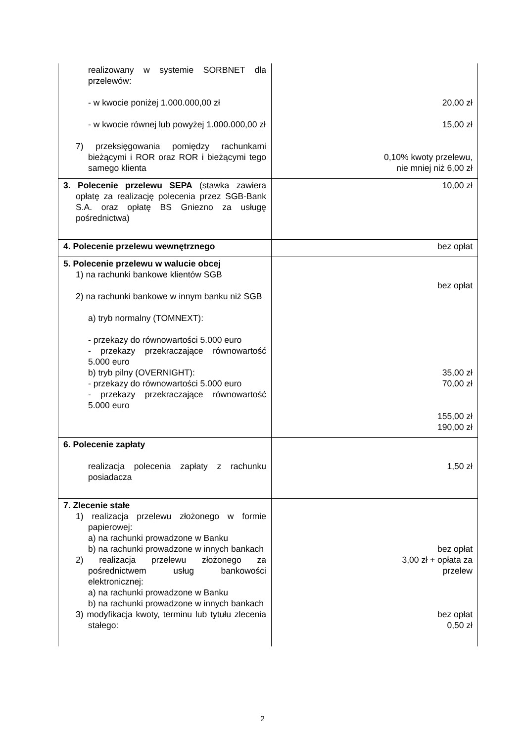| realizowany w systemie SORBNET dla przelewów: - w kwocie poniżej 1.000.000,00 zł - w kwocie równej lub powyżej 1.000.000,00 zł 7) przeksięgowania pomiędzy rachunkami bieżącymi i ROR oraz ROR i bieżącymi tego samego klienta | 20,00 zł 15,00 zł 0,10% kwoty przelewu, nie mniej niż 6,00 zł |
| 3. Polecenie przelewu SEPA (stawka zawiera opłatę za realizację polecenia przez SGB-Bank S.A. oraz opłatę BS Gniezno za usługę pośrednictwa) | 10,00 zł |
| 4. Polecenie przelewu wewnętrznego | bez opłat |
| 5. Polecenie przelewu w walucie obcej 1) na rachunki bankowe klientów SGB 2) na rachunki bankowe w innym banku niż SGB a) tryb normalny (TOMNEXT): - przekazy do równowartości 5.000 euro - przekazy przekraczające równowartość 5.000 euro b) tryb pilny (OVERNIGHT): - przekazy do równowartości 5.000 euro - przekazy przekraczające równowartość 5.000 euro | bez opłat 35,00 zł 70,00 zł 155,00 zł 190,00 zł |
| 6. Polecenie zapłaty realizacja polecenia zapłaty z rachunku posiadacza | 1,50 zł |
| 7. Zlecenie stałe 1) realizacja przelewu złożonego w formie papierowej: a) na rachunki prowadzone w Banku b) na rachunki prowadzone w innych bankach 2) realizacja przelewu złożonego za pośrednictwem usług bankowości elektronicznej: a) na rachunki prowadzone w Banku b) na rachunki prowadzone w innych bankach 3) modyfikacja kwoty, terminu lub tytułu zlecenia stałego: | bez opłat 3,00 zł + opłata za przelew bez opłat 0,50 zł |
2